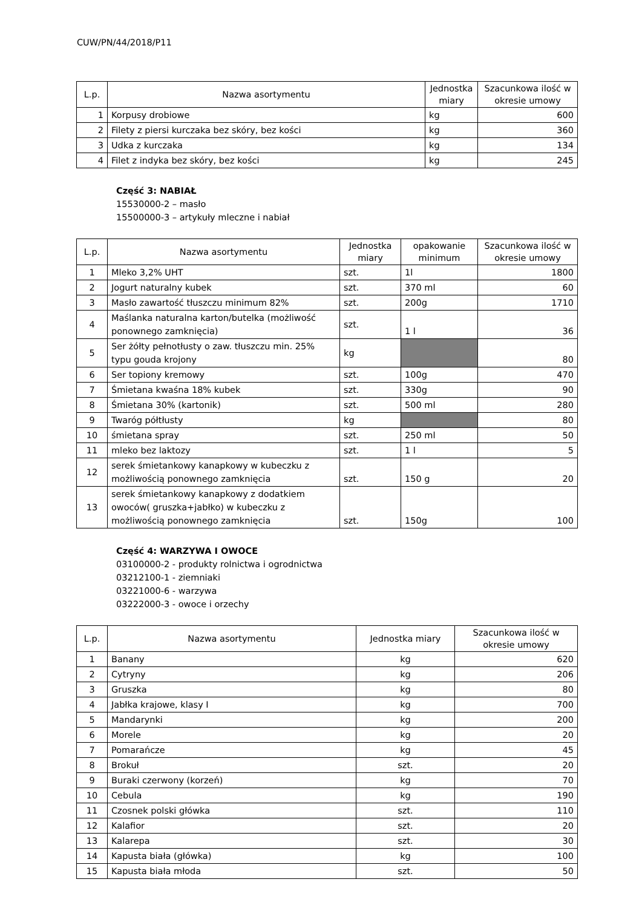CUW/PN/44/2018/P11
| L.p. | Nazwa asortymentu | Jednostka miary | Szacunkowa ilość w okresie umowy |
| --- | --- | --- | --- |
| 1 | Korpusy drobiowe | kg | 600 |
| 2 | Filety z piersi kurczaka bez skóry, bez kości | kg | 360 |
| 3 | Udka z kurczaka | kg | 134 |
| 4 | Filet z indyka bez skóry, bez kości | kg | 245 |
Część 3: NABIAŁ
15530000-2 – masło
15500000-3 – artykuły mleczne i nabiał
| L.p. | Nazwa asortymentu | Jednostka miary | opakowanie minimum | Szacunkowa ilość w okresie umowy |
| --- | --- | --- | --- | --- |
| 1 | Mleko 3,2% UHT | szt. | 1l | 1800 |
| 2 | Jogurt naturalny kubek | szt. | 370 ml | 60 |
| 3 | Masło zawartość tłuszczu minimum 82% | szt. | 200g | 1710 |
| 4 | Maślanka naturalna karton/butelka (możliwość ponownego zamknięcia) | szt. | 1 l | 36 |
| 5 | Ser żółty pełnotłusty o zaw. tłuszczu min. 25% typu gouda krojony | kg | | 80 |
| 6 | Ser topiony kremowy | szt. | 100g | 470 |
| 7 | Śmietana kwaśna 18% kubek | szt. | 330g | 90 |
| 8 | Śmietana 30% (kartonik) | szt. | 500 ml | 280 |
| 9 | Twaróg półtłusty | kg | | 80 |
| 10 | śmietana spray | szt. | 250 ml | 50 |
| 11 | mleko bez laktozy | szt. | 1 l | 5 |
| 12 | serek śmietankowy kanapkowy w kubeczku z możliwością ponownego zamknięcia | szt. | 150 g | 20 |
| 13 | serek śmietankowy kanapkowy z dodatkiem owoców( gruszka+jabłko) w kubeczku z możliwością ponownego zamknięcia | szt. | 150g | 100 |
Część 4: WARZYWA I OWOCE
03100000-2 - produkty rolnictwa i ogrodnictwa
03212100-1 - ziemniaki
03221000-6 - warzywa
03222000-3 - owoce i orzechy
| L.p. | Nazwa asortymentu | Jednostka miary | Szacunkowa ilość w okresie umowy |
| --- | --- | --- | --- |
| 1 | Banany | kg | 620 |
| 2 | Cytryny | kg | 206 |
| 3 | Gruszka | kg | 80 |
| 4 | Jabłka krajowe, klasy I | kg | 700 |
| 5 | Mandarynki | kg | 200 |
| 6 | Morele | kg | 20 |
| 7 | Pomarańcze | kg | 45 |
| 8 | Brokuł | szt. | 20 |
| 9 | Buraki czerwony (korzeń) | kg | 70 |
| 10 | Cebula | kg | 190 |
| 11 | Czosnek polski główka | szt. | 110 |
| 12 | Kalafior | szt. | 20 |
| 13 | Kalarepa | szt. | 30 |
| 14 | Kapusta biała (główka) | kg | 100 |
| 15 | Kapusta biała młoda | szt. | 50 |